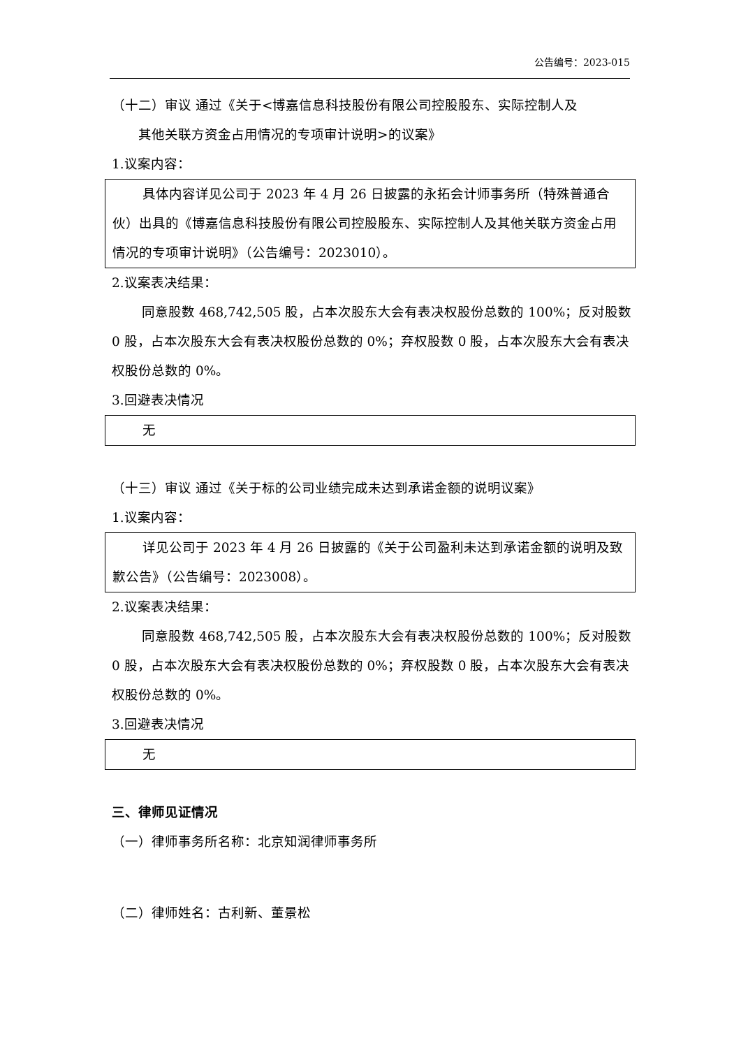公告编号：2023-015
（十二）审议 通过《关于<博嘉信息科技股份有限公司控股股东、实际控制人及
其他关联方资金占用情况的专项审计说明>的议案》
1.议案内容：
具体内容详见公司于 2023 年 4 月 26 日披露的永拓会计师事务所（特殊普通合伙）出具的《博嘉信息科技股份有限公司控股股东、实际控制人及其他关联方资金占用情况的专项审计说明》（公告编号：2023010）。
2.议案表决结果：
同意股数 468,742,505 股，占本次股东大会有表决权股份总数的 100%；反对股数 0 股，占本次股东大会有表决权股份总数的 0%；弃权股数 0 股，占本次股东大会有表决权股份总数的 0%。
3.回避表决情况
无
（十三）审议 通过《关于标的公司业绩完成未达到承诺金额的说明议案》
1.议案内容：
详见公司于 2023 年 4 月 26 日披露的《关于公司盈利未达到承诺金额的说明及致歉公告》（公告编号：2023008）。
2.议案表决结果：
同意股数 468,742,505 股，占本次股东大会有表决权股份总数的 100%；反对股数 0 股，占本次股东大会有表决权股份总数的 0%；弃权股数 0 股，占本次股东大会有表决权股份总数的 0%。
3.回避表决情况
无
三、律师见证情况
（一）律师事务所名称：北京知润律师事务所
（二）律师姓名：古利新、董景松